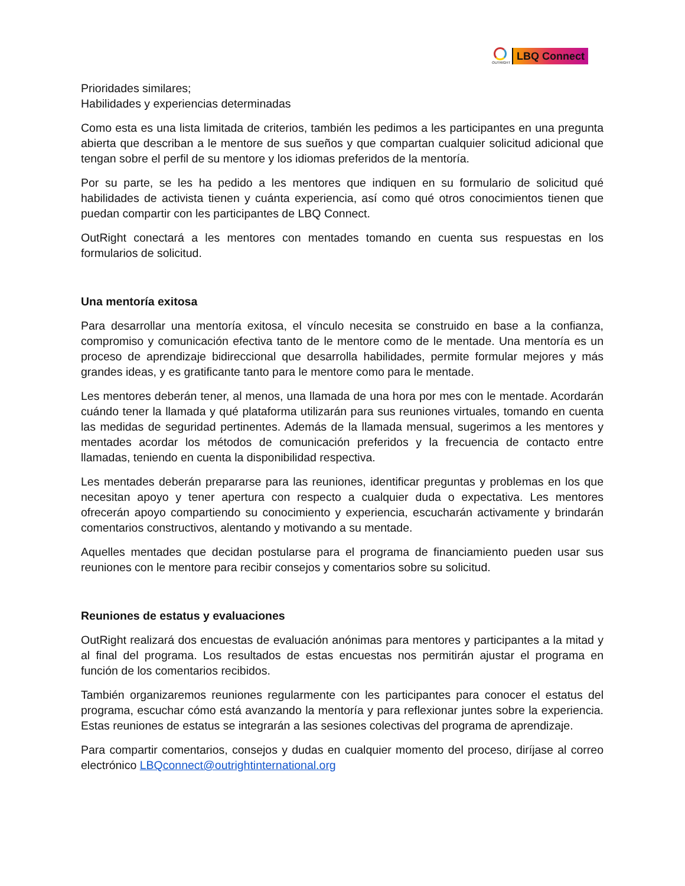OUTRIGHT
LBQ Connect
Prioridades similares;
Habilidades y experiencias determinadas
Como esta es una lista limitada de criterios, también les pedimos a les participantes en una pregunta abierta que describan a le mentore de sus sueños y que compartan cualquier solicitud adicional que tengan sobre el perfil de su mentore y los idiomas preferidos de la mentoría.
Por su parte, se les ha pedido a les mentores que indiquen en su formulario de solicitud qué habilidades de activista tienen y cuánta experiencia, así como qué otros conocimientos tienen que puedan compartir con les participantes de LBQ Connect.
OutRight conectará a les mentores con mentades tomando en cuenta sus respuestas en los formularios de solicitud.
Una mentoría exitosa
Para desarrollar una mentoría exitosa, el vínculo necesita se construido en base a la confianza, compromiso y comunicación efectiva tanto de le mentore como de le mentade. Una mentoría es un proceso de aprendizaje bidireccional que desarrolla habilidades, permite formular mejores y más grandes ideas, y es gratificante tanto para le mentore como para le mentade.
Les mentores deberán tener, al menos, una llamada de una hora por mes con le mentade. Acordarán cuándo tener la llamada y qué plataforma utilizarán para sus reuniones virtuales, tomando en cuenta las medidas de seguridad pertinentes. Además de la llamada mensual, sugerimos a les mentores y mentades acordar los métodos de comunicación preferidos y la frecuencia de contacto entre llamadas, teniendo en cuenta la disponibilidad respectiva.
Les mentades deberán prepararse para las reuniones, identificar preguntas y problemas en los que necesitan apoyo y tener apertura con respecto a cualquier duda o expectativa. Les mentores ofrecerán apoyo compartiendo su conocimiento y experiencia, escucharán activamente y brindarán comentarios constructivos, alentando y motivando a su mentade.
Aquelles mentades que decidan postularse para el programa de financiamiento pueden usar sus reuniones con le mentore para recibir consejos y comentarios sobre su solicitud.
Reuniones de estatus y evaluaciones
OutRight realizará dos encuestas de evaluación anónimas para mentores y participantes a la mitad y al final del programa. Los resultados de estas encuestas nos permitirán ajustar el programa en función de los comentarios recibidos.
También organizaremos reuniones regularmente con les participantes para conocer el estatus del programa, escuchar cómo está avanzando la mentoría y para reflexionar juntes sobre la experiencia. Estas reuniones de estatus se integrarán a las sesiones colectivas del programa de aprendizaje.
Para compartir comentarios, consejos y dudas en cualquier momento del proceso, diríjase al correo electrónico LBQconnect@outrightinternational.org